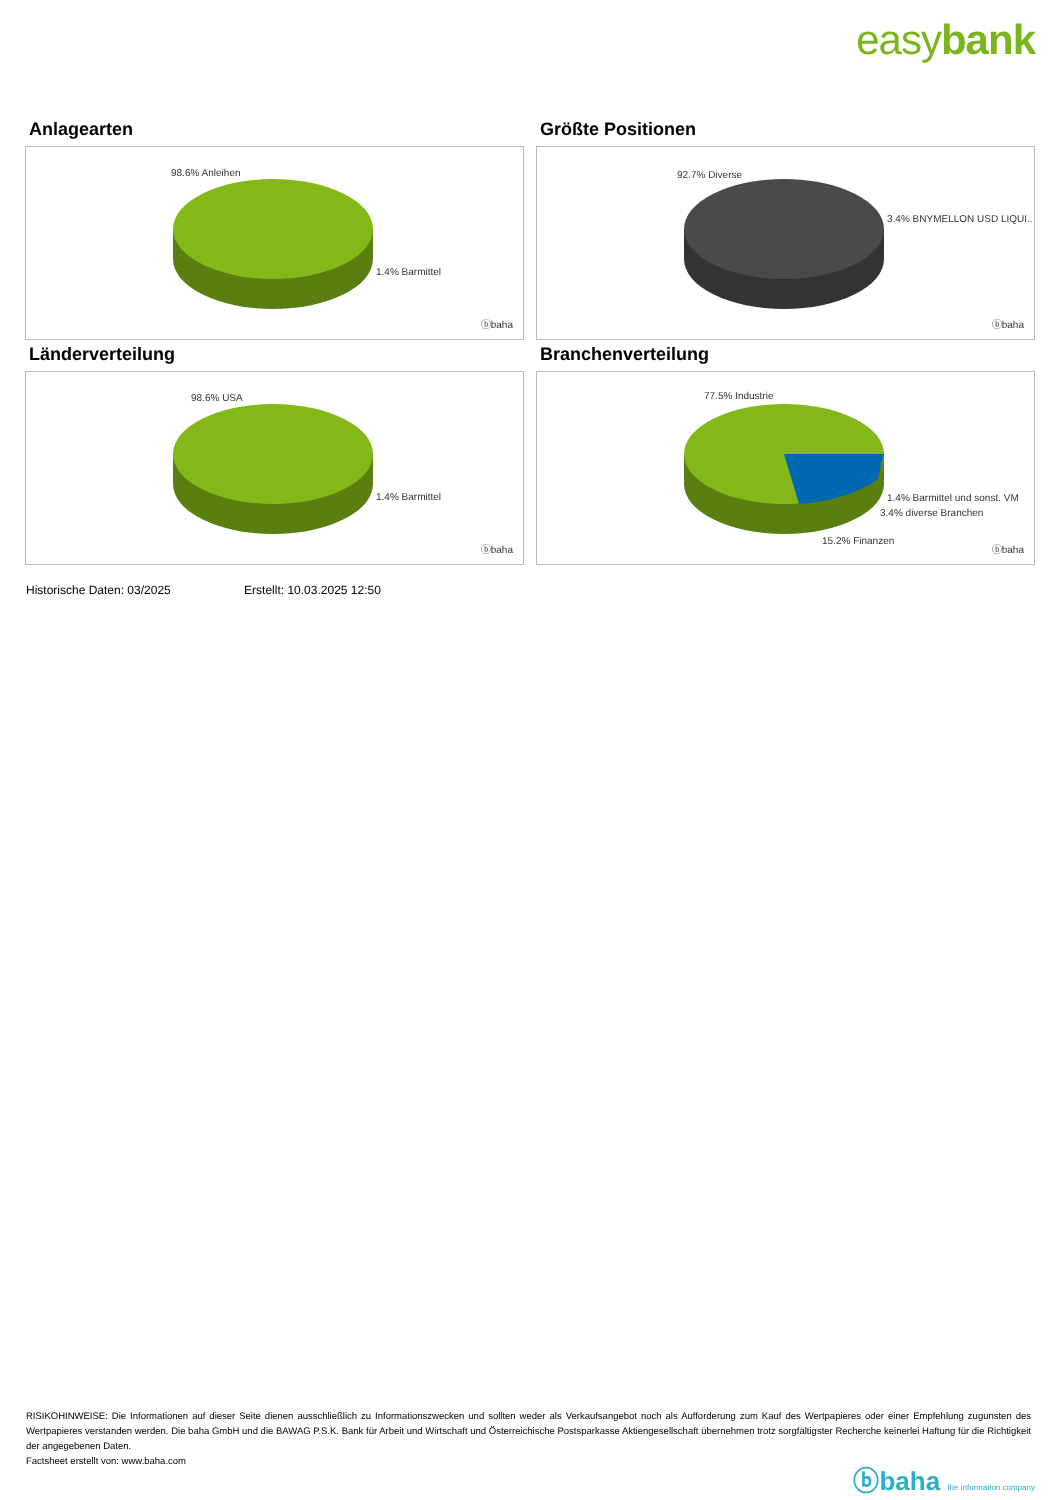easybank
Anlagearten
98.6% Anleihen
1.4% Barmittel
ⓑbaha
Größte Positionen
92.7% Diverse
3.4% BNYMELLON USD LIQUI..
ⓑbaha
Länderverteilung
98.6% USA
1.4% Barmittel
ⓑbaha
Branchenverteilung
77.5% Industrie
1.4% Barmittel und sonst. VM
3.4% diverse Branchen
15.2% Finanzen
ⓑbaha
Historische Daten: 03/2025 Erstellt: 10.03.2025 12:50
RISIKOHINWEISE: Die Informationen auf dieser Seite dienen ausschließlich zu Informationszwecken und sollten weder als Verkaufsangebot noch als Aufforderung zum Kauf des Wertpapieres oder einer Empfehlung zugunsten des Wertpapieres verstanden werden. Die baha GmbH und die BAWAG P.S.K. Bank für Arbeit und Wirtschaft und Österreichische Postsparkasse Aktiengesellschaft übernehmen trotz sorgfältigster Recherche keinerlei Haftung für die Richtigkeit der angegebenen Daten.
Factsheet erstellt von: www.baha.com
ⓑbaha the information company